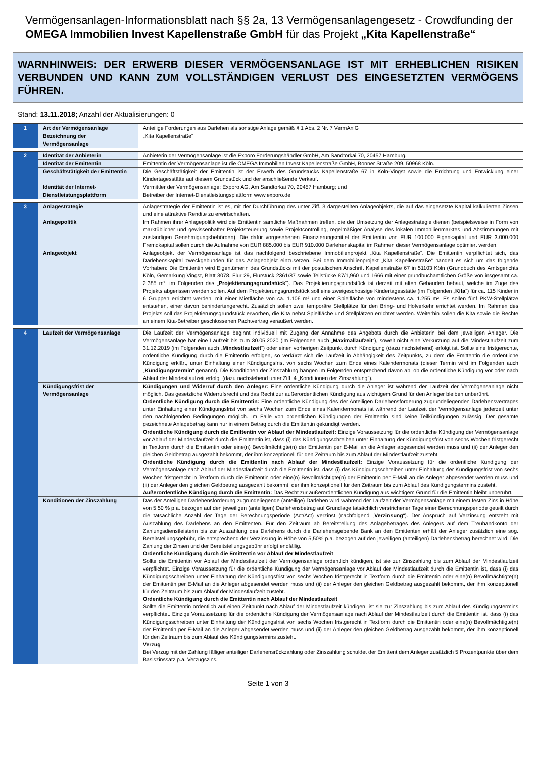Vermögensanlagen-Informationsblatt nach §§ 2a, 13 Vermögensanlagengesetz - Crowdfunding der OMEGA Immobilien Invest Kapellenstraße GmbH für das Projekt „Kita Kapellenstraße“
WARNHINWEIS: DER ERWERB DIESER VERMÖGENSANLAGE IST MIT ERHEBLICHEN RISIKEN VERBUNDEN UND KANN ZUM VOLLSTÄNDIGEN VERLUST DES EINGESETZTEN VERMÖGENS FÜHREN.
Stand: 13.11.2018; Anzahl der Aktualisierungen: 0
| 1 | Art der Vermögensanlage | Anteilige Forderungen aus Darlehen als sonstige Anlage gemäß § 1 Abs. 2 Nr. 7 VermAnlG |
| | Bezeichnung der Vermögensanlage | „Kita Kapellenstraße“ |
| 2 | Identität der Anbieterin | Anbieterin der Vermögensanlage ist die Exporo Forderungshändler GmbH, Am Sandtorkai 70, 20457 Hamburg. |
| | Identität der Emittentin | Emittentin der Vermögensanlage ist die OMEGA Immobilien Invest Kapellenstraße GmbH, Bonner Straße 209, 50968 Köln. |
| | Geschäftstätigkeit der Emittentin | Die Geschäftstätigkeit der Emittentin ist der Erwerb des Grundstücks Kapellenstraße 67 in Köln-Vingst sowie die Errichtung und Entwicklung einer Kindertagesstätte auf diesem Grundstück und der anschließende Verkauf. |
| | Identität der Internet-Dienstleistungsplattform | Vermittler der Vermögensanlage: Exporo AG, Am Sandtorkai 70, 20457 Hamburg; und Betreiber der Internet-Dienstleistungsplattform www.exporo.de |
| 3 | Anlagestrategie | Anlagestrategie der Emittentin ist es, mit der Durchführung des unter Ziff. 3 dargestellten Anlageobjekts, die auf das eingesetzte Kapital kalkulierten Zinsen und eine attraktive Rendite zu erwirtschaften. |
| | Anlagepolitik | Im Rahmen ihrer Anlagepolitik wird die Emittentin sämtliche Maßnahmen treffen, die der Umsetzung der Anlagestrategie dienen (beispielsweise in Form von marktüblicher und gewissenhafter Projektsteuerung sowie Projektcontrolling, regelmäßiger Analyse des lokalen Immobilienmarktes und Abstimmungen mit zuständigen Genehmigungsbehörden). Die dafür vorgesehenen Finanzierungsmittel der Emittentin von EUR 100.000 Eigenkapital und EUR 3.000.000 Fremdkapital sollen durch die Aufnahme von EUR 885.000 bis EUR 910.000 Darlehenskapital im Rahmen dieser Vermögensanlage optimiert werden. |
| | Anlageobjekt | Anlageobjekt der Vermögensanlage ist das nachfolgend beschriebene Immobilienprojekt „Kita Kapellenstraße“. Die Emittentin verpflichtet sich, das Darlehenskapital zweckgebunden für das Anlageobjekt einzusetzen. Bei dem Immobilienprojekt „Kita Kapellenstraße“ handelt es sich um das folgende Vorhaben: Die Emittentin wird Eigentümerin des Grundstücks mit der postalischen Anschrift Kapellenstraße 67 in 51103 Köln (Grundbuch des Amtsgerichts Köln, Gemarkung Vingst, Blatt 3078, Flur 29, Flurstück 2361/87 sowie Teilstücke 87/1,960 und 1666 mit einer grundbuchamtlichen Größe von insgesamt ca. 2.385 m²; im Folgenden das „ Projektierungsgrundstück “). Das Projektierungsgrundstück ist derzeit mit alten Gebäuden bebaut, welche im Zuge des Projekts abgerissen werden sollen. Auf dem Projektierungsgrundstück soll eine zweigeschossige Kindertagesstätte (im Folgenden „ Kita “) für ca. 115 Kinder in 6 Gruppen errichtet werden, mit einer Mietfläche von ca. 1.106 m² und einer Spielfläche von mindestens ca. 1.255 m². Es sollen fünf PKW-Stellplätze entstehen, einer davon behindertengerecht. Zusätzlich sollen zwei temporäre Stellplätze für den Bring- und Holverkehr errichtet werden. Im Rahmen des Projekts soll das Projektierungsgrundstück erworben, die Kita nebst Spielfläche und Stellplätzen errichtet werden. Weiterhin sollen die Kita sowie die Rechte an einem Kita-Betreiber geschlossenen Pachtvertrag veräußert werden. |
| 4 | Laufzeit der Vermögensanlage | Die Laufzeit der Vermögensanlage beginnt individuell mit Zugang der Annahme des Angebots durch die Anbieterin bei dem jeweiligen Anleger. Die Vermögensanlage hat eine Laufzeit bis zum 30.05.2020 (im Folgenden auch „ Maximallaufzeit “), soweit nicht eine Verkürzung auf die Mindestlaufzeit zum 31.12.2019 (im Folgenden auch „ Mindestlaufzeit “) oder einen vorherigen Zeitpunkt durch Kündigung (dazu nachstehend) erfolgt ist. Sollte eine fristgerechte, ordentliche Kündigung durch die Emittentin erfolgen, so verkürzt sich die Laufzeit in Abhängigkeit des Zeitpunkts, zu dem die Emittentin die ordentliche Kündigung erklärt, unter Einhaltung einer Kündigungsfrist von sechs Wochen zum Ende eines Kalendermonats (dieser Termin wird im Folgenden auch „ Kündigungstermin “ genannt). Die Konditionen der Zinszahlung hängen im Folgenden entsprechend davon ab, ob die ordentliche Kündigung vor oder nach Ablauf der Mindestlaufzeit erfolgt (dazu nachstehend unter Ziff. 4 „Konditionen der Zinszahlung“). |
| | Kündigungsfrist der Vermögensanlage | Kündigungen und Widerruf durch den Anleger: Eine ordentliche Kündigung durch die Anleger ist während der Laufzeit der Vermögensanlage nicht möglich. Das gesetzliche Widerrufsrecht und das Recht zur außerordentlichen Kündigung aus wichtigem Grund für den Anleger bleiben unberührt. Ordentliche Kündigung durch die Emittentin: Eine ordentliche Kündigung des der Anteiligen Darlehensforderung zugrundeliegenden Darlehensvertrages unter Einhaltung einer Kündigungsfrist von sechs Wochen zum Ende eines Kalendermonats ist während der Laufzeit der Vermögensanlage jederzeit unter den nachfolgenden Bedingungen möglich. Im Falle von ordentlichen Kündigungen der Emittentin sind keine Teilkündigungen zulässig. Der gesamte gezeichnete Anlagebetrag kann nur in einem Betrag durch die Emittentin gekündigt werden. Ordentliche Kündigung durch die Emittentin vor Ablauf der Mindestlaufzeit: Einzige Voraussetzung für die ordentliche Kündigung der Vermögensanlage vor Ablauf der Mindestlaufzeit durch die Emittentin ist, dass (i) das Kündigungsschreiben unter Einhaltung der Kündigungsfrist von sechs Wochen fristgerecht in Textform durch die Emittentin oder eine(n) Bevollmächtigte(n) der Emittentin per E-Mail an die Anleger abgesendet werden muss und (ii) der Anleger den gleichen Geldbetrag ausgezahlt bekommt, der ihm konzeptionell für den Zeitraum bis zum Ablauf der Mindestlaufzeit zusteht. Ordentliche Kündigung durch die Emittentin nach Ablauf der Mindestlaufzeit: Einzige Voraussetzung für die ordentliche Kündigung der Vermögensanlage nach Ablauf der Mindestlaufzeit durch die Emittentin ist, dass (i) das Kündigungsschreiben unter Einhaltung der Kündigungsfrist von sechs Wochen fristgerecht in Textform durch die Emittentin oder eine(n) Bevollmächtigte(n) der Emittentin per E-Mail an die Anleger abgesendet werden muss und (ii) der Anleger den gleichen Geldbetrag ausgezahlt bekommt, der ihm konzeptionell für den Zeitraum bis zum Ablauf des Kündigungstermins zusteht. Außerordentliche Kündigung durch die Emittentin: Das Recht zur außerordentlichen Kündigung aus wichtigem Grund für die Emittentin bleibt unberührt. |
| | Konditionen der Zinszahlung | Das der Anteiligen Darlehensforderung zugrundeliegende (anteilige) Darlehen wird während der Laufzeit der Vermögensanlage mit einem festen Zins in Höhe von 5,50 % p.a. bezogen auf den jeweiligen (anteiligen) Darlehensbetrag auf Grundlage tatsächlich verstrichener Tage einer Berechnungsperiode geteilt durch die tatsächliche Anzahl der Tage der Berechnungsperiode (Act/Act) verzinst (nachfolgend „ Verzinsung “). Der Anspruch auf Verzinsung entsteht mit Auszahlung des Darlehens an den Emittenten. Für den Zeitraum ab Bereitstellung des Anlagebetrages des Anlegers auf dem Treuhandkonto der Zahlungsdienstleisterin bis zur Auszahlung des Darlehens durch die Darlehensgebende Bank an den Emittenten erhält der Anleger zusätzlich eine sog. Bereitstellungsgebühr, die entsprechend der Verzinsung in Höhe von 5,50% p.a. bezogen auf den jeweiligen (anteiligen) Darlehensbetrag berechnet wird. Die Zahlung der Zinsen und der Bereitstellungsgebühr erfolgt endfällig. Ordentliche Kündigung durch die Emittentin vor Ablauf der Mindestlaufzeit Sollte die Emittentin vor Ablauf der Mindestlaufzeit der Vermögensanlage ordentlich kündigen, ist sie zur Zinszahlung bis zum Ablauf der Mindestlaufzeit verpflichtet. Einzige Voraussetzung für die ordentliche Kündigung der Vermögensanlage vor Ablauf der Mindestlaufzeit durch die Emittentin ist, dass (i) das Kündigungsschreiben unter Einhaltung der Kündigungsfrist von sechs Wochen fristgerecht in Textform durch die Emittentin oder eine(n) Bevollmächtigte(n) der Emittentin per E-Mail an die Anleger abgesendet werden muss und (ii) der Anleger den gleichen Geldbetrag ausgezahlt bekommt, der ihm konzeptionell für den Zeitraum bis zum Ablauf der Mindestlaufzeit zusteht. Ordentliche Kündigung durch die Emittentin nach Ablauf der Mindestlaufzeit Sollte die Emittentin ordentlich auf einen Zeitpunkt nach Ablauf der Mindestlaufzeit kündigen, ist sie zur Zinszahlung bis zum Ablauf des Kündigungstermins verpflichtet. Einzige Voraussetzung für die ordentliche Kündigung der Vermögensanlage nach Ablauf der Mindestlaufzeit durch die Emittentin ist, dass (i) das Kündigungsschreiben unter Einhaltung der Kündigungsfrist von sechs Wochen fristgerecht in Textform durch die Emittentin oder eine(n) Bevollmächtigte(n) der Emittentin per E-Mail an die Anleger abgesendet werden muss und (ii) der Anleger den gleichen Geldbetrag ausgezahlt bekommt, der ihm konzeptionell für den Zeitraum bis zum Ablauf des Kündigungstermins zusteht. Verzug Bei Verzug mit der Zahlung fälliger anteiliger Darlehensrückzahlung oder Zinszahlung schuldet der Emittent dem Anleger zusätzlich 5 Prozentpunkte über dem Basiszinssatz p.a. Verzugszins. |
Seite 1 von 3